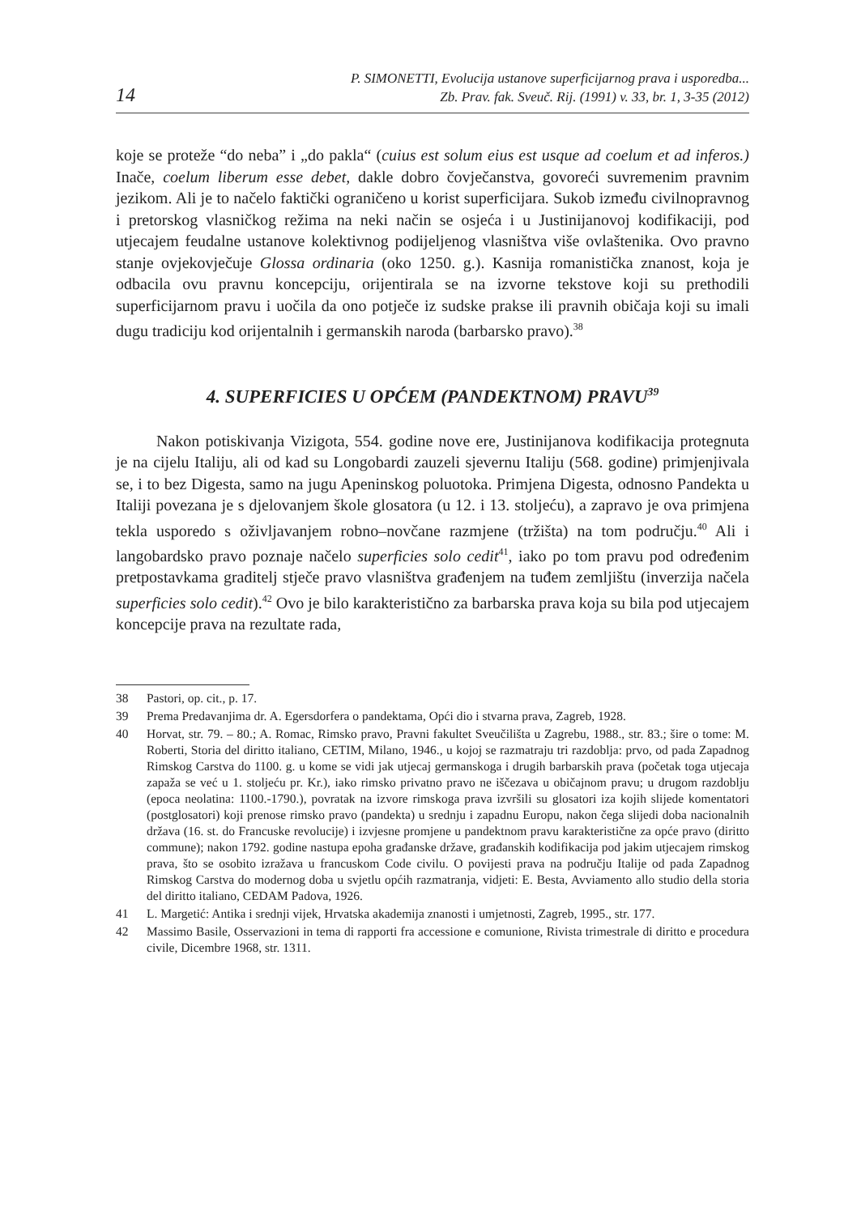14
P. SIMONETTI, Evolucija ustanove superficijarnog prava i usporedba...
Zb. Prav. fak. Sveuč. Rij. (1991) v. 33, br. 1, 3-35 (2012)
koje se proteže “do neba” i „do pakla“ (cuius est solum eius est usque ad coelum et ad inferos.) Inače, coelum liberum esse debet, dakle dobro čovječanstva, govoreći suvremenim pravnim jezikom. Ali je to načelo faktički ograničeno u korist superficijara. Sukob između civilnopravnog i pretorskog vlasničkog režima na neki način se osjeća i u Justinijanovoj kodifikaciji, pod utjecajem feudalne ustanove kolektivnog podijeljenog vlasništva više ovlaštenika. Ovo pravno stanje ovjekovječuje Glossa ordinaria (oko 1250. g.). Kasnija romanistička znanost, koja je odbacila ovu pravnu koncepciju, orijentirala se na izvorne tekstove koji su prethodili superficijarnom pravu i uočila da ono potječe iz sudske prakse ili pravnih običaja koji su imali dugu tradiciju kod orijentalnih i germanskih naroda (barbarsko pravo).<sup>38</sup>
4. SUPERFICIES U OPĆEM (PANDEKTNOM) PRAVU<sup>39</sup>
Nakon potiskivanja Vizigota, 554. godine nove ere, Justinijanova kodifikacija protegnuta je na cijelu Italiju, ali od kad su Longobardi zauzeli sjevernu Italiju (568. godine) primjenjivala se, i to bez Digesta, samo na jugu Apeninskog poluotoka. Primjena Digesta, odnosno Pandekta u Italiji povezana je s djelovanjem škole glosatora (u 12. i 13. stoljeću), a zapravo je ova primjena tekla usporedo s oživljavanjem robno–novčane razmjene (tržišta) na tom području.<sup>40</sup> Ali i langobardsko pravo poznaje načelo superficies solo cedit<sup>41</sup>, iako po tom pravu pod određenim pretpostavkama graditelj stječe pravo vlasništva građenjem na tuđem zemljištu (inverzija načela superficies solo cedit).<sup>42</sup> Ovo je bilo karakteristično za barbarska prava koja su bila pod utjecajem koncepcije prava na rezultate rada,
38 Pastori, op. cit., p. 17.
39 Prema Predavanjima dr. A. Egersdorfera o pandektama, Opći dio i stvarna prava, Zagreb, 1928.
40 Horvat, str. 79. – 80.; A. Romac, Rimsko pravo, Pravni fakultet Sveučilišta u Zagrebu, 1988., str. 83.; šire o tome: M. Roberti, Storia del diritto italiano, CETIM, Milano, 1946., u kojoj se razmatraju tri razdoblja: prvo, od pada Zapadnog Rimskog Carstva do 1100. g. u kome se vidi jak utjecaj germanskoga i drugih barbarskih prava (početak toga utjecaja zapaža se već u 1. stoljeću pr. Kr.), iako rimsko privatno pravo ne iščezava u običajnom pravu; u drugom razdoblju (epoca neolatina: 1100.-1790.), povratak na izvore rimskoga prava izvršili su glosatori iza kojih slijede komentatori (postglosatori) koji prenose rimsko pravo (pandekta) u srednju i zapadnu Europu, nakon čega slijedi doba nacionalnih država (16. st. do Francuske revolucije) i izvjesne promjene u pandektnom pravu karakteristične za opće pravo (diritto commune); nakon 1792. godine nastupa epoha građanske države, građanskih kodifikacija pod jakim utjecajem rimskog prava, što se osobito izražava u francuskom Code civilu. O povijesti prava na području Italije od pada Zapadnog Rimskog Carstva do modernog doba u svjetlu općih razmatranja, vidjeti: E. Besta, Avviamento allo studio della storia del diritto italiano, CEDAM Padova, 1926.
41 L. Margetić: Antika i srednji vijek, Hrvatska akademija znanosti i umjetnosti, Zagreb, 1995., str. 177.
42 Massimo Basile, Osservazioni in tema di rapporti fra accessione e comunione, Rivista trimestrale di diritto e procedura civile, Dicembre 1968, str. 1311.